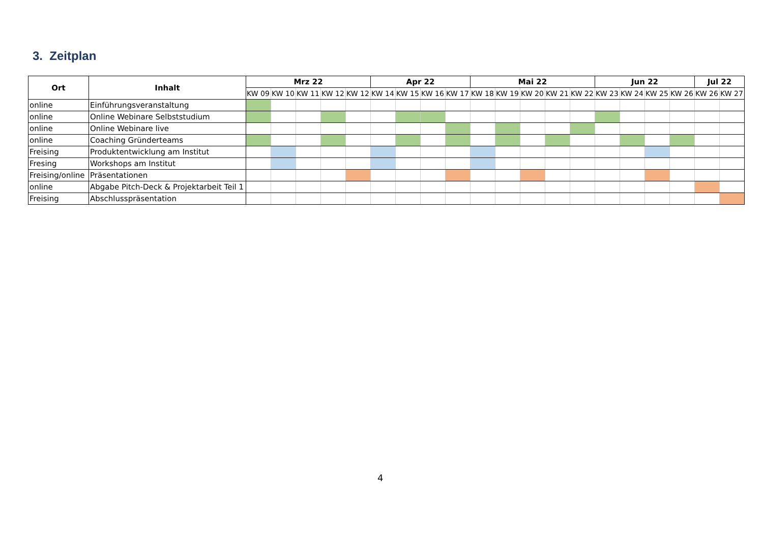3. Zeitplan
| Ort | Inhalt | Mrz 22 | | | | | Apr 22 | | | | Mai 22 | | | | | Jun 22 | | | | Jul 22 | |
| --- | --- | --- | --- | --- | --- | --- | --- | --- | --- | --- | --- | --- | --- | --- | --- | --- | --- | --- | --- | --- | --- |
| | | KW 09 | KW 10 | KW 11 | KW 12 | KW 12 | KW 14 | KW 15 | KW 16 | KW 17 | KW 18 | KW 19 | KW 20 | KW 21 | KW 22 | KW 23 | KW 24 | KW 25 | KW 26 | KW 26 | KW 27 |
| online | Einführungsveranstaltung | | | | | | | | | | | | | | | | | | | | |
| online | Online Webinare Selbststudium | | | | | | | | | | | | | | | | | | | | |
| online | Online Webinare live | | | | | | | | | | | | | | | | | | | | |
| online | Coaching Gründerteams | | | | | | | | | | | | | | | | | | | | |
| Freising | Produktentwicklung am Institut | | | | | | | | | | | | | | | | | | | | |
| Fresing | Workshops am Institut | | | | | | | | | | | | | | | | | | | | |
| Freising/online | Präsentationen | | | | | | | | | | | | | | | | | | | | |
| online | Abgabe Pitch-Deck & Projektarbeit Teil 1 | | | | | | | | | | | | | | | | | | | | |
| Freising | Abschlusspräsentation | | | | | | | | | | | | | | | | | | | | |
4